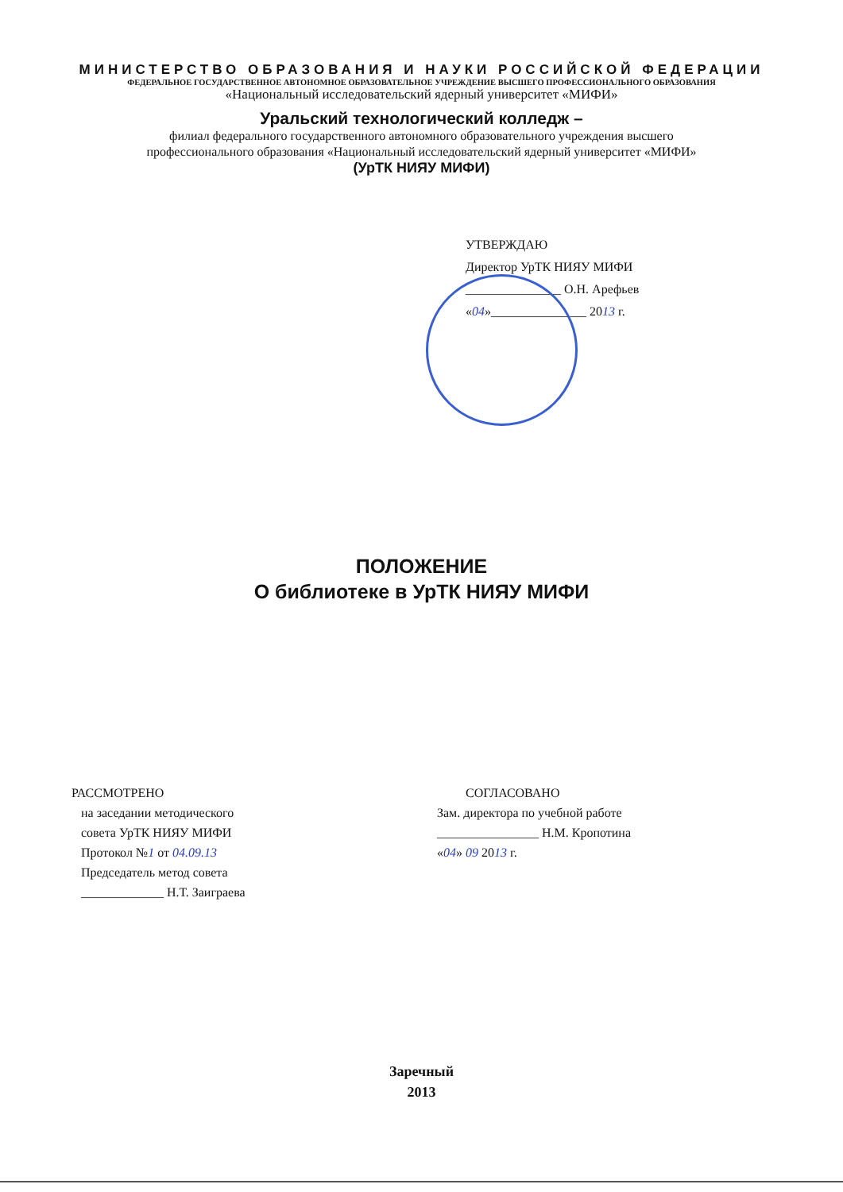МИНИСТЕРСТВО ОБРАЗОВАНИЯ И НАУКИ РОССИЙСКОЙ ФЕДЕРАЦИИ
ФЕДЕРАЛЬНОЕ ГОСУДАРСТВЕННОЕ АВТОНОМНОЕ ОБРАЗОВАТЕЛЬНОЕ УЧРЕЖДЕНИЕ ВЫСШЕГО ПРОФЕССИОНАЛЬНОГО ОБРАЗОВАНИЯ
«Национальный исследовательский ядерный университет «МИФИ»
Уральский технологический колледж –
филиал федерального государственного автономного образовательного учреждения высшего
профессионального образования «Национальный исследовательский ядерный университет «МИФИ»
(УрТК НИЯУ МИФИ)
УТВЕРЖДАЮ
Директор УрТК НИЯУ МИФИ
_______________ О.Н. Арефьев
«04»_______________ 2013 г.
ПОЛОЖЕНИЕ
О библиотеке в УрТК НИЯУ МИФИ
РАССМОТРЕНО
на заседании методического
совета УрТК НИЯУ МИФИ
Протокол №1 от 04.09.13
Председатель метод совета
_____________ Н.Т. Заиграева
СОГЛАСОВАНО
Зам. директора по учебной работе
________________ Н.М. Кропотина
«04» 09 2013 г.
Заречный
2013